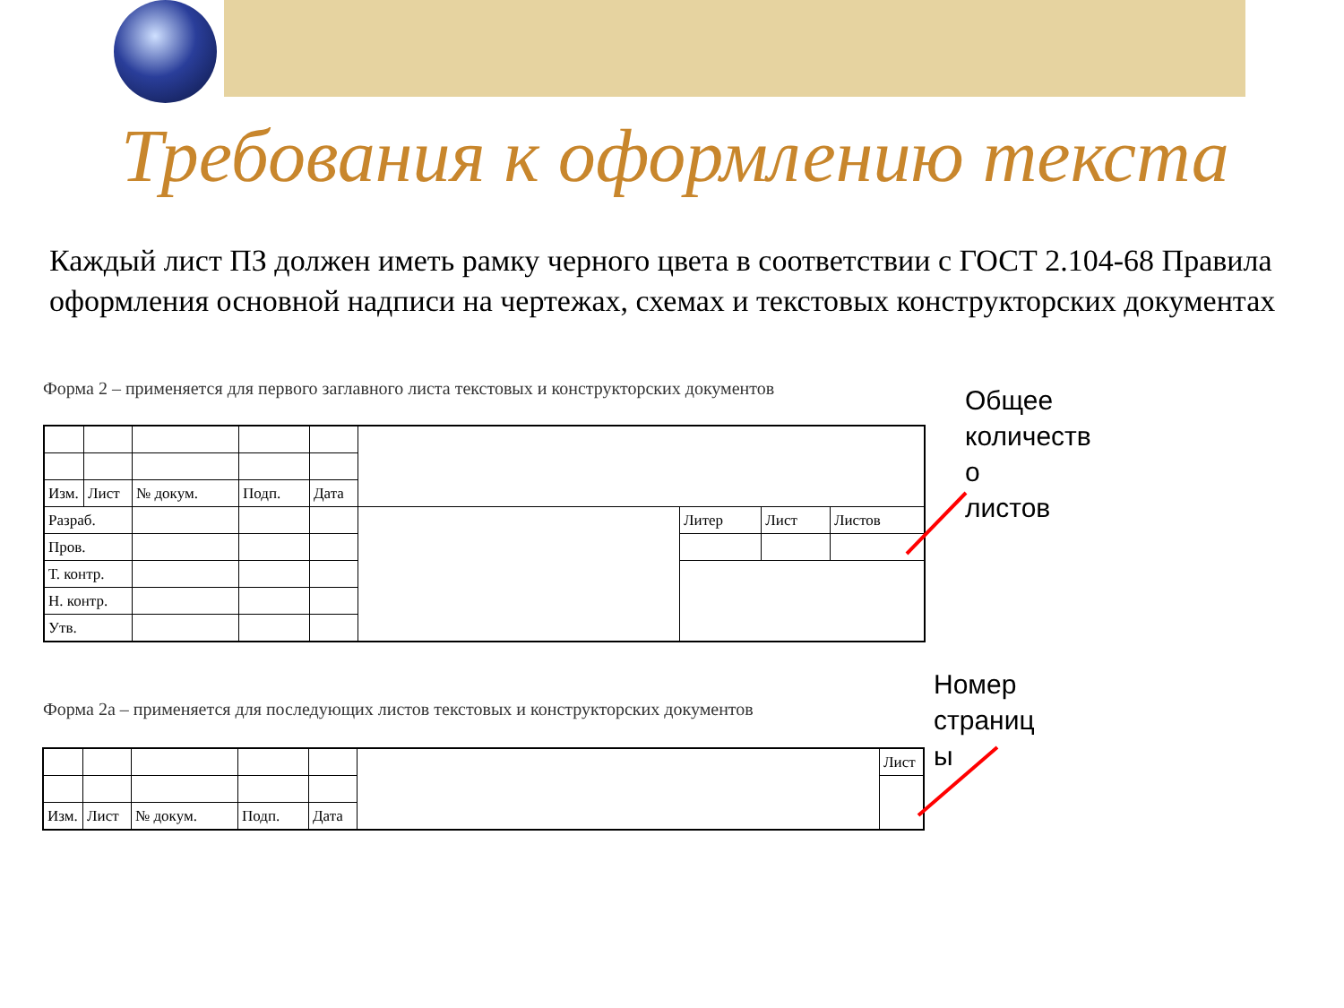Требования к оформлению текста
Каждый лист ПЗ должен иметь рамку черного цвета в соответствии с ГОСТ 2.104-68 Правила оформления основной надписи на чертежах, схемах и текстовых конструкторских документах
Форма 2 – применяется для первого заглавного листа текстовых и конструкторских документов
| Изм. | Лист | № докум. | Подп. | Дата | | | | |
| Разраб. | | | | | | Литер | Лист | Листов |
| Пров. | | | | | | | | |
| Т. контр. | | | | | | | | |
| Н. контр. | | | | | | | | |
| Утв. | | | | | | | | |
Форма 2а – применяется для последующих листов текстовых и конструкторских документов
| | | | | | | Лист |
| Изм. | Лист | № докум. | Подп. | Дата | | |
Общее
количеств
о
листов
Номер
страниц
ы